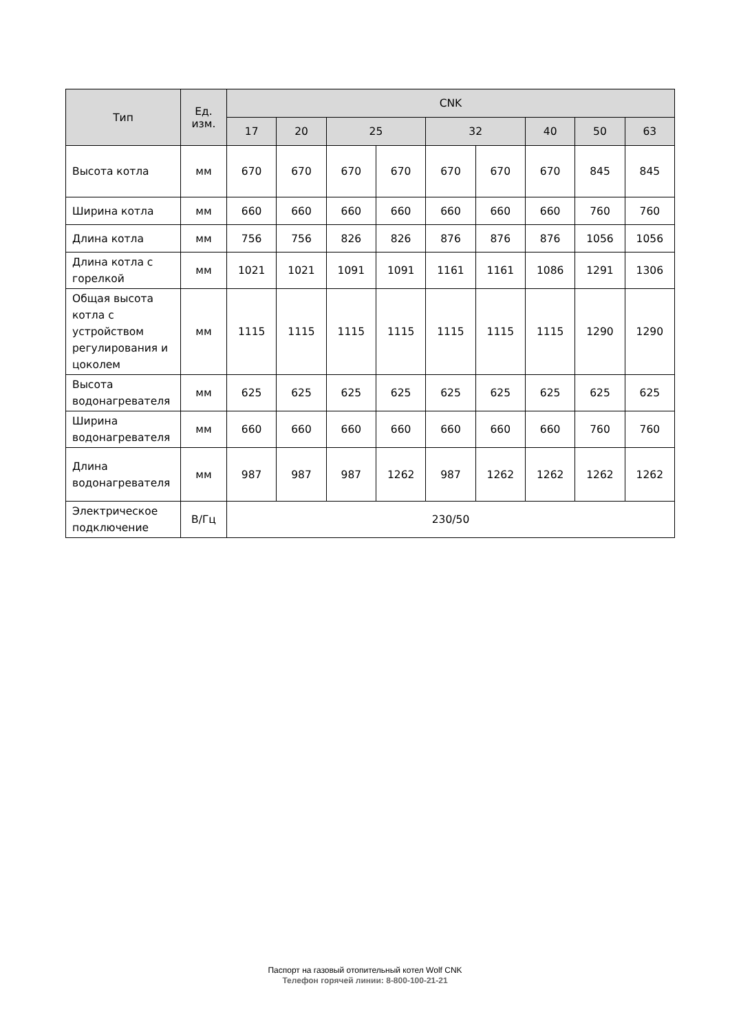| Тип | Ед. изм. | CNK | | | | | | | | |
| --- | --- | --- | --- | --- | --- | --- | --- | --- | --- | --- |
| | | 17 | 20 | 25 | | 32 | | 40 | 50 | 63 |
| Высота котла | мм | 670 | 670 | 670 | 670 | 670 | 670 | 670 | 845 | 845 |
| Ширина котла | мм | 660 | 660 | 660 | 660 | 660 | 660 | 660 | 760 | 760 |
| Длина котла | мм | 756 | 756 | 826 | 826 | 876 | 876 | 876 | 1056 | 1056 |
| Длина котла с горелкой | мм | 1021 | 1021 | 1091 | 1091 | 1161 | 1161 | 1086 | 1291 | 1306 |
| Общая высота котла с устройством регулирования и цоколем | мм | 1115 | 1115 | 1115 | 1115 | 1115 | 1115 | 1115 | 1290 | 1290 |
| Высота водонагревателя | мм | 625 | 625 | 625 | 625 | 625 | 625 | 625 | 625 | 625 |
| Ширина водонагревателя | мм | 660 | 660 | 660 | 660 | 660 | 660 | 660 | 760 | 760 |
| Длина водонагревателя | мм | 987 | 987 | 987 | 1262 | 987 | 1262 | 1262 | 1262 | 1262 |
| Электрическое подключение | В/Гц | 230/50 | | | | | | | | |
Паспорт на газовый отопительный котел Wolf CNK
Телефон горячей линии: 8-800-100-21-21